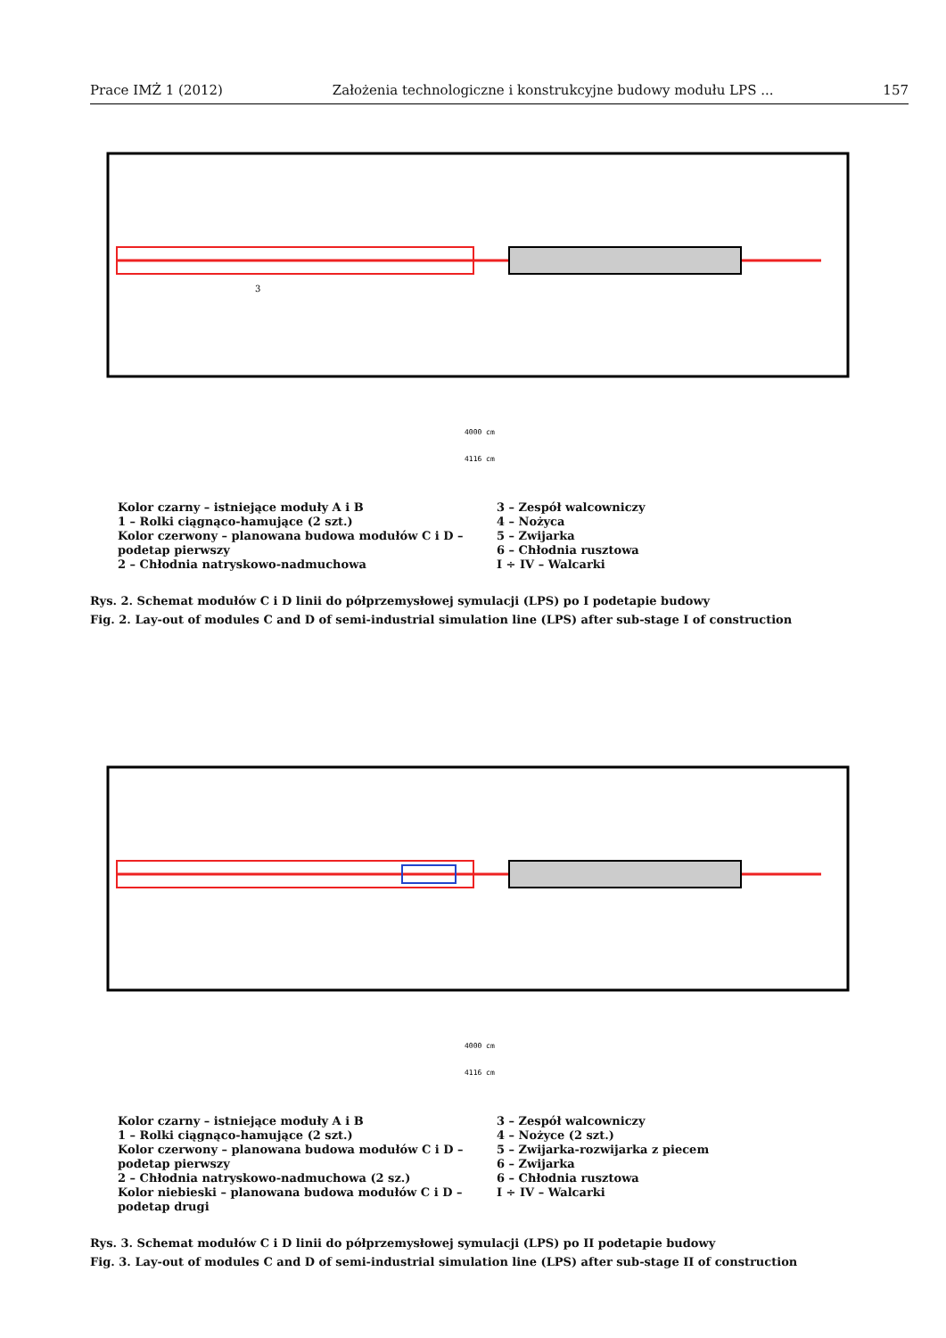Prace IMŻ 1 (2012) Założenia technologiczne i konstrukcyjne budowy modułu LPS ... 157
4000 cm
4116 cm
3
Kolor czarny – istniejące moduły A i B
1 – Rolki ciągnąco-hamujące (2 szt.)
Kolor czerwony – planowana budowa modułów C i D –
podetap pierwszy
2 – Chłodnia natryskowo-nadmuchowa
3 – Zespół walcowniczy
4 – Nożyca
5 – Zwijarka
6 – Chłodnia rusztowa
I ÷ IV – Walcarki
Rys. 2. Schemat modułów C i D linii do półprzemysłowej symulacji (LPS) po I podetapie budowy
Fig. 2. Lay-out of modules C and D of semi-industrial simulation line (LPS) after sub-stage I of construction
4000 cm
4116 cm
Kolor czarny – istniejące moduły A i B
1 – Rolki ciągnąco-hamujące (2 szt.)
Kolor czerwony – planowana budowa modułów C i D –
podetap pierwszy
2 – Chłodnia natryskowo-nadmuchowa (2 sz.)
Kolor niebieski – planowana budowa modułów C i D –
podetap drugi
3 – Zespół walcowniczy
4 – Nożyce (2 szt.)
5 – Zwijarka-rozwijarka z piecem
6 – Zwijarka
6 – Chłodnia rusztowa
I ÷ IV – Walcarki
Rys. 3. Schemat modułów C i D linii do półprzemysłowej symulacji (LPS) po II podetapie budowy
Fig. 3. Lay-out of modules C and D of semi-industrial simulation line (LPS) after sub-stage II of construction